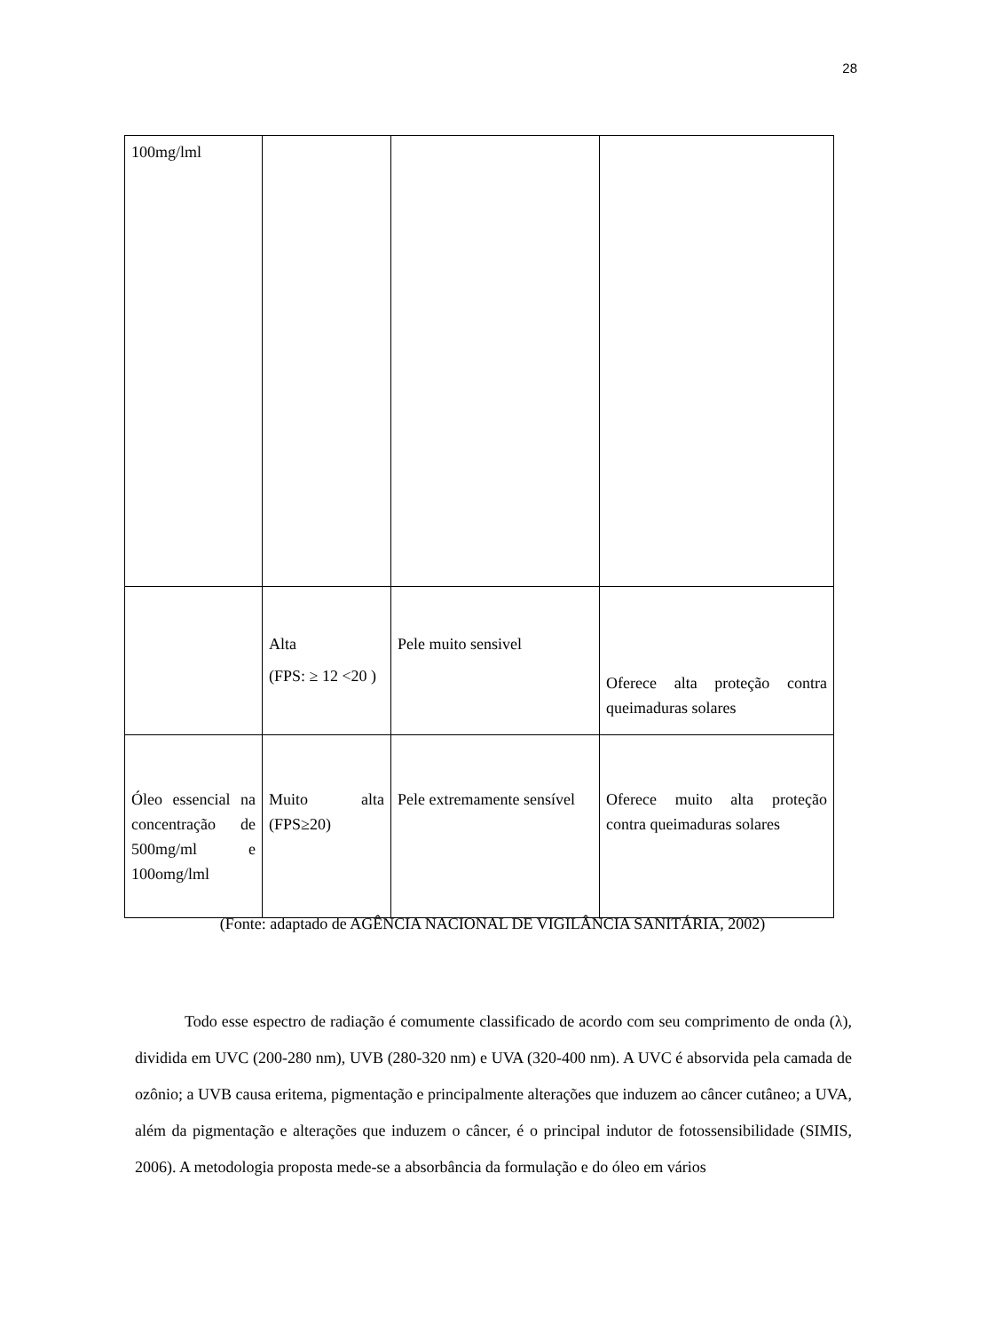28
| 100mg/lml | | | |
| | Alta (FPS: ≥ 12 <20 ) | Pele muito sensivel | Oferece alta proteção contra queimaduras solares |
| Óleo essencial na concentração de 500mg/ml e 100omg/lml | Muito alta (FPS≥20) | Pele extremamente sensível | Oferece muito alta proteção contra queimaduras solares |
(Fonte: adaptado de AGÊNCIA NACIONAL DE VIGILÂNCIA SANITÁRIA, 2002)
Todo esse espectro de radiação é comumente classificado de acordo com seu comprimento de onda (λ), dividida em UVC (200-280 nm), UVB (280-320 nm) e UVA (320-400 nm). A UVC é absorvida pela camada de ozônio; a UVB causa eritema, pigmentação e principalmente alterações que induzem ao câncer cutâneo; a UVA, além da pigmentação e alterações que induzem o câncer, é o principal indutor de fotossensibilidade (SIMIS, 2006). A metodologia proposta mede-se a absorbância da formulação e do óleo em vários